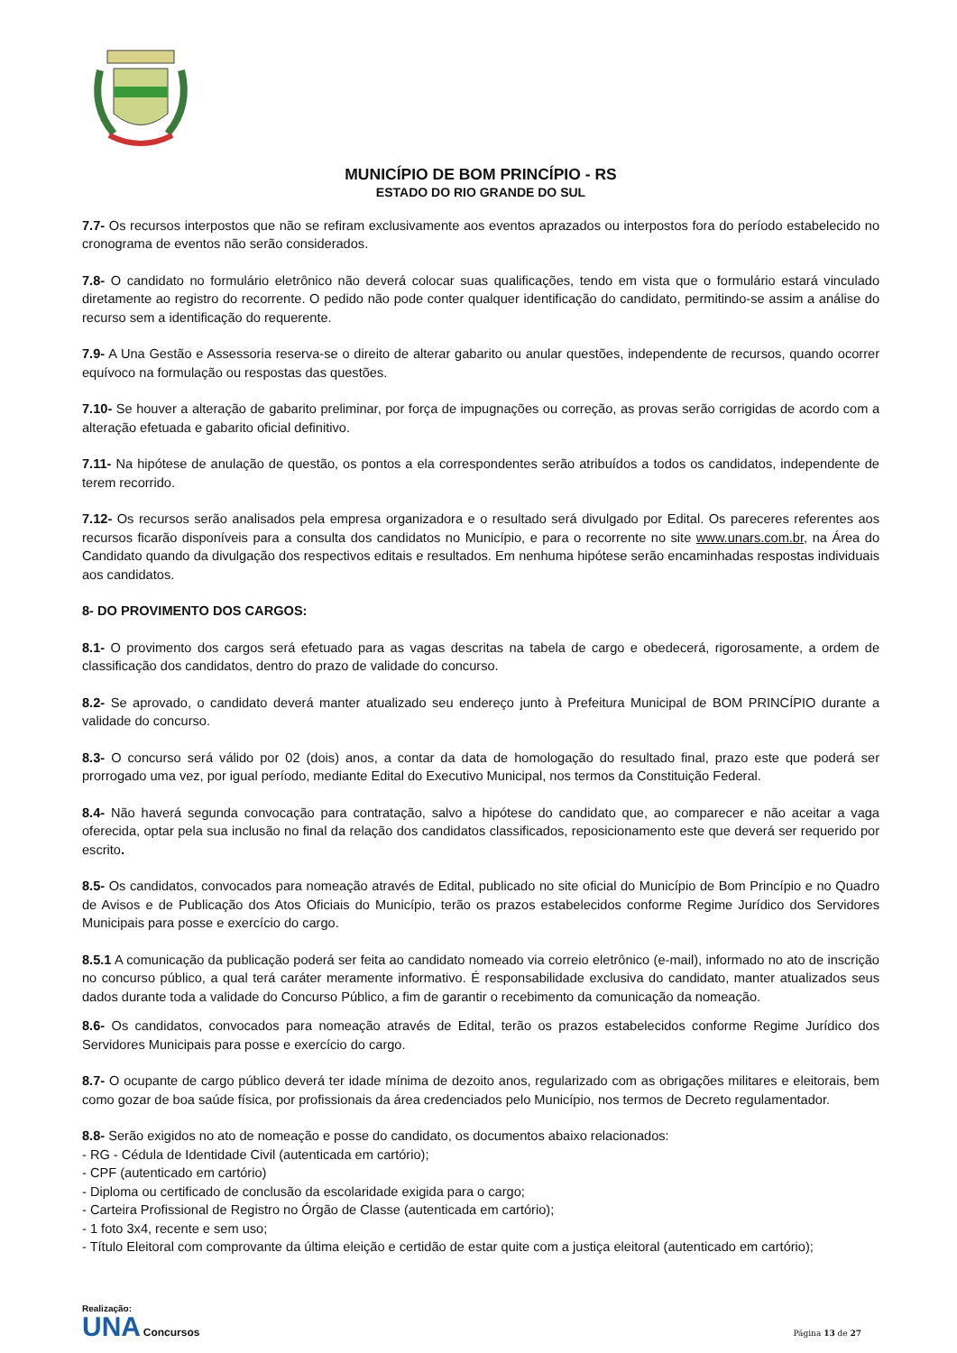MUNICÍPIO DE BOM PRINCÍPIO - RS
ESTADO DO RIO GRANDE DO SUL
7.7- Os recursos interpostos que não se refiram exclusivamente aos eventos aprazados ou interpostos fora do período estabelecido no cronograma de eventos não serão considerados.
7.8- O candidato no formulário eletrônico não deverá colocar suas qualificações, tendo em vista que o formulário estará vinculado diretamente ao registro do recorrente. O pedido não pode conter qualquer identificação do candidato, permitindo-se assim a análise do recurso sem a identificação do requerente.
7.9- A Una Gestão e Assessoria reserva-se o direito de alterar gabarito ou anular questões, independente de recursos, quando ocorrer equívoco na formulação ou respostas das questões.
7.10- Se houver a alteração de gabarito preliminar, por força de impugnações ou correção, as provas serão corrigidas de acordo com a alteração efetuada e gabarito oficial definitivo.
7.11- Na hipótese de anulação de questão, os pontos a ela correspondentes serão atribuídos a todos os candidatos, independente de terem recorrido.
7.12- Os recursos serão analisados pela empresa organizadora e o resultado será divulgado por Edital. Os pareceres referentes aos recursos ficarão disponíveis para a consulta dos candidatos no Município, e para o recorrente no site www.unars.com.br, na Área do Candidato quando da divulgação dos respectivos editais e resultados. Em nenhuma hipótese serão encaminhadas respostas individuais aos candidatos.
8- DO PROVIMENTO DOS CARGOS:
8.1- O provimento dos cargos será efetuado para as vagas descritas na tabela de cargo e obedecerá, rigorosamente, a ordem de classificação dos candidatos, dentro do prazo de validade do concurso.
8.2- Se aprovado, o candidato deverá manter atualizado seu endereço junto à Prefeitura Municipal de BOM PRINCÍPIO durante a validade do concurso.
8.3- O concurso será válido por 02 (dois) anos, a contar da data de homologação do resultado final, prazo este que poderá ser prorrogado uma vez, por igual período, mediante Edital do Executivo Municipal, nos termos da Constituição Federal.
8.4- Não haverá segunda convocação para contratação, salvo a hipótese do candidato que, ao comparecer e não aceitar a vaga oferecida, optar pela sua inclusão no final da relação dos candidatos classificados, reposicionamento este que deverá ser requerido por escrito.
8.5- Os candidatos, convocados para nomeação através de Edital, publicado no site oficial do Município de Bom Princípio e no Quadro de Avisos e de Publicação dos Atos Oficiais do Município, terão os prazos estabelecidos conforme Regime Jurídico dos Servidores Municipais para posse e exercício do cargo.
8.5.1 A comunicação da publicação poderá ser feita ao candidato nomeado via correio eletrônico (e-mail), informado no ato de inscrição no concurso público, a qual terá caráter meramente informativo. É responsabilidade exclusiva do candidato, manter atualizados seus dados durante toda a validade do Concurso Público, a fim de garantir o recebimento da comunicação da nomeação.
8.6- Os candidatos, convocados para nomeação através de Edital, terão os prazos estabelecidos conforme Regime Jurídico dos Servidores Municipais para posse e exercício do cargo.
8.7- O ocupante de cargo público deverá ter idade mínima de dezoito anos, regularizado com as obrigações militares e eleitorais, bem como gozar de boa saúde física, por profissionais da área credenciados pelo Município, nos termos de Decreto regulamentador.
8.8- Serão exigidos no ato de nomeação e posse do candidato, os documentos abaixo relacionados:
- RG - Cédula de Identidade Civil (autenticada em cartório);
- CPF (autenticado em cartório)
- Diploma ou certificado de conclusão da escolaridade exigida para o cargo;
- Carteira Profissional de Registro no Órgão de Classe (autenticada em cartório);
- 1 foto 3x4, recente e sem uso;
- Título Eleitoral com comprovante da última eleição e certidão de estar quite com a justiça eleitoral (autenticado em cartório);
Realização:
UNA Concursos
Página 13 de 27